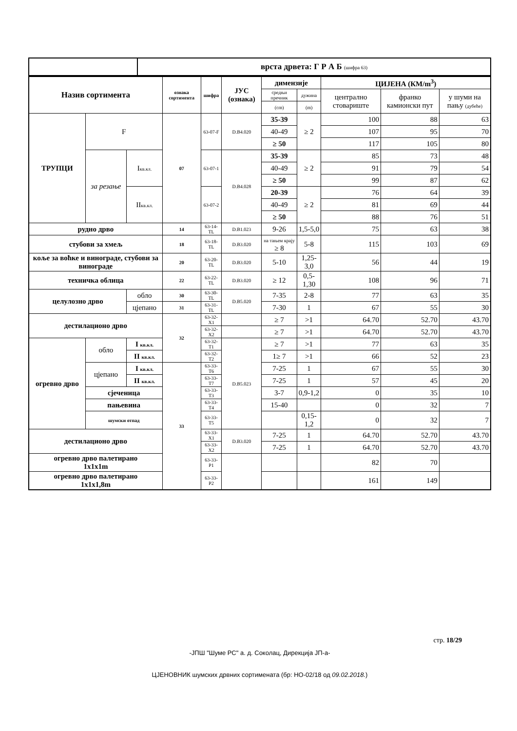| | врста дрвета: Г Р А Б (шифра 63) |
| Назив сортимента | | | ознака сортимента | шифра | ЈУС (ознака) | димензије | | ЦИЈЕНА (КМ/m<sup>3</sup>) | | |
| --- | --- | --- | --- | --- | --- | --- | --- | --- | --- | --- |
| | | | | | | средњи пречник | дужина | централно стовариште | франко камионски пут | у шуми на пању (дубеће) |
| | | | | | | (cm) | (m) | | | |
| ТРУПЦИ | F | | 07 | 63-07-F | D.B4.020 | 35-39 | ≥ 2 | 100 | 88 | 63 |
| | | | | | | 40-49 | | 107 | 95 | 70 |
| | | | | | | ≥ 50 | | 117 | 105 | 80 |
| | за резање | I кв.кл. | | 63-07-1 | D.B4.028 | 35-39 | ≥ 2 | 85 | 73 | 48 |
| | | | | | | 40-49 | | 91 | 79 | 54 |
| | | | | | | ≥ 50 | | 99 | 87 | 62 |
| | | II кв.кл. | | 63-07-2 | | 20-39 | ≥ 2 | 76 | 64 | 39 |
| | | | | | | 40-49 | | 81 | 69 | 44 |
| | | | | | | ≥ 50 | | 88 | 76 | 51 |
| рудно дрво | | | 14 | 63-14-TL | D.B1.023 | 9-26 | 1,5-5,0 | 75 | 63 | 38 |
| стубови за хмељ | | | 18 | 63-18-TL | D.B3.020 | на тањем крају ≥ 8 | 5-8 | 115 | 103 | 69 |
| коље за воћке и винограде, стубови за винограде | | | 20 | 63-20-TL | D.B3.020 | 5-10 | 1,25-3,0 | 56 | 44 | 19 |
| техничка облица | | | 22 | 63-22-TL | D.B3.020 | ≥ 12 | 0,5-1,30 | 108 | 96 | 71 |
| целулозно дрво | | обло | 30 | 63-30-TL | D.B5.020 | 7-35 | 2-8 | 77 | 63 | 35 |
| | | цјепано | 31 | 63-31-TL | | 7-30 | 1 | 67 | 55 | 30 |
| дестилационо дрво | | | 32 | 63-32-X1 | | ≥ 7 | >1 | 64.70 | 52.70 | 43.70 |
| | | | | 63-32-X2 | | ≥ 7 | >1 | 64.70 | 52.70 | 43.70 |
| огревно дрво | обло | I кв.кл. | | 63-32-T1 | D.B5.023 | ≥ 7 | >1 | 77 | 63 | 35 |
| | | II кв.кл. | | 63-32-T2 | | 1≥ 7 | >1 | 66 | 52 | 23 |
| | цјепано | I кв.кл. | 33 | 63-33-T6 | | 7-25 | 1 | 67 | 55 | 30 |
| | | II кв.кл. | | 63-33-T7 | | 7-25 | 1 | 57 | 45 | 20 |
| | сјеченица | | | 63-33-T3 | | 3-7 | 0,9-1,2 | 0 | 35 | 10 |
| | пањевина | | | 63-33-T4 | | 15-40 | | 0 | 32 | 7 |
| | шумски отпад | | | 63-33-T5 | | | 0,15-1,2 | 0 | 32 | 7 |
| дестилационо дрво | | | | 63-33-X1 | D.B3.020 | 7-25 | 1 | 64.70 | 52.70 | 43.70 |
| | | | | 63-33-X2 | | 7-25 | 1 | 64.70 | 52.70 | 43.70 |
| огревно дрво палетирано 1x1x1m | | | | 63-33-P1 | | | | 82 | 70 | |
| огревно дрво палетирано 1x1x1,8m | | | | 63-33-P2 | | | | 161 | 149 | |
стр. 18/29
-ЈПШ "Шуме РС" а. д. Соколац, Дирекција ЈП-а-
ЦЈЕНОВНИК шумских дрвних сортимената (бр: НО-02/18 од 09.02.2018.)